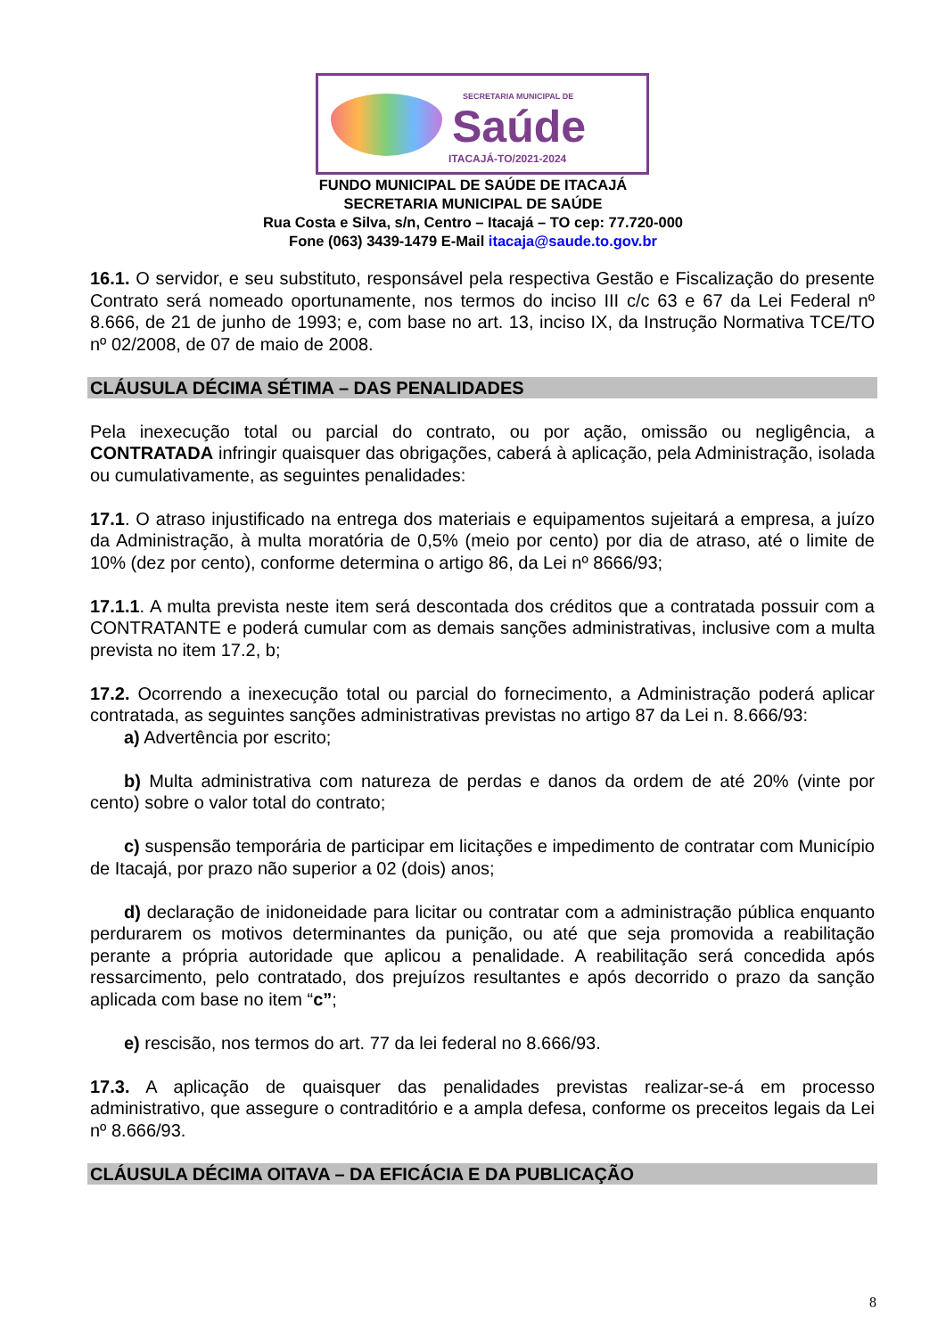SECRETARIA MUNICIPAL DE
Saúde
ITACAJÁ-TO/2021-2024
FUNDO MUNICIPAL DE SAÚDE DE ITACAJÁ
SECRETARIA MUNICIPAL DE SAÚDE
Rua Costa e Silva, s/n, Centro – Itacajá – TO cep: 77.720-000
Fone (063) 3439-1479 E-Mail itacaja@saude.to.gov.br
16.1. O servidor, e seu substituto, responsável pela respectiva Gestão e Fiscalização do presente Contrato será nomeado oportunamente, nos termos do inciso III c/c 63 e 67 da Lei Federal nº 8.666, de 21 de junho de 1993; e, com base no art. 13, inciso IX, da Instrução Normativa TCE/TO nº 02/2008, de 07 de maio de 2008.
CLÁUSULA DÉCIMA SÉTIMA – DAS PENALIDADES
Pela inexecução total ou parcial do contrato, ou por ação, omissão ou negligência, a CONTRATADA infringir quaisquer das obrigações, caberá à aplicação, pela Administração, isolada ou cumulativamente, as seguintes penalidades:
17.1. O atraso injustificado na entrega dos materiais e equipamentos sujeitará a empresa, a juízo da Administração, à multa moratória de 0,5% (meio por cento) por dia de atraso, até o limite de 10% (dez por cento), conforme determina o artigo 86, da Lei nº 8666/93;
17.1.1. A multa prevista neste item será descontada dos créditos que a contratada possuir com a CONTRATANTE e poderá cumular com as demais sanções administrativas, inclusive com a multa prevista no item 17.2, b;
17.2. Ocorrendo a inexecução total ou parcial do fornecimento, a Administração poderá aplicar contratada, as seguintes sanções administrativas previstas no artigo 87 da Lei n. 8.666/93:
a) Advertência por escrito;
b) Multa administrativa com natureza de perdas e danos da ordem de até 20% (vinte por cento) sobre o valor total do contrato;
c) suspensão temporária de participar em licitações e impedimento de contratar com Município de Itacajá, por prazo não superior a 02 (dois) anos;
d) declaração de inidoneidade para licitar ou contratar com a administração pública enquanto perdurarem os motivos determinantes da punição, ou até que seja promovida a reabilitação perante a própria autoridade que aplicou a penalidade. A reabilitação será concedida após ressarcimento, pelo contratado, dos prejuízos resultantes e após decorrido o prazo da sanção aplicada com base no item “c”;
e) rescisão, nos termos do art. 77 da lei federal no 8.666/93.
17.3. A aplicação de quaisquer das penalidades previstas realizar-se-á em processo administrativo, que assegure o contraditório e a ampla defesa, conforme os preceitos legais da Lei nº 8.666/93.
CLÁUSULA DÉCIMA OITAVA – DA EFICÁCIA E DA PUBLICAÇÃO
8